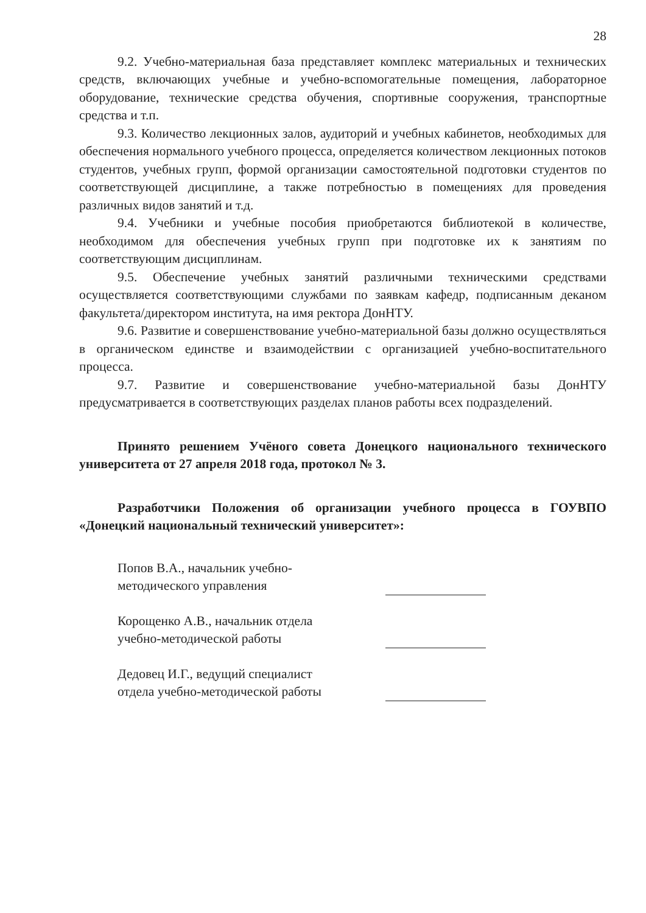28
9.2. Учебно-материальная база представляет комплекс материальных и технических средств, включающих учебные и учебно-вспомогательные помещения, лабораторное оборудование, технические средства обучения, спортивные сооружения, транспортные средства и т.п.
9.3. Количество лекционных залов, аудиторий и учебных кабинетов, необходимых для обеспечения нормального учебного процесса, определяется количеством лекционных потоков студентов, учебных групп, формой организации самостоятельной подготовки студентов по соответствующей дисциплине, а также потребностью в помещениях для проведения различных видов занятий и т.д.
9.4. Учебники и учебные пособия приобретаются библиотекой в количестве, необходимом для обеспечения учебных групп при подготовке их к занятиям по соответствующим дисциплинам.
9.5. Обеспечение учебных занятий различными техническими средствами осуществляется соответствующими службами по заявкам кафедр, подписанным деканом факультета/директором института, на имя ректора ДонНТУ.
9.6. Развитие и совершенствование учебно-материальной базы должно осуществляться в органическом единстве и взаимодействии с организацией учебно-воспитательного процесса.
9.7. Развитие и совершенствование учебно-материальной базы ДонНТУ предусматривается в соответствующих разделах планов работы всех подразделений.
Принято решением Учёного совета Донецкого национального технического университета от 27 апреля 2018 года, протокол № 3.
Разработчики Положения об организации учебного процесса в ГОУВПО «Донецкий национальный технический университет»:
Попов В.А., начальник учебно-
методического управления
Корощенко А.В., начальник отдела
учебно-методической работы
Дедовец И.Г., ведущий специалист
отдела учебно-методической работы